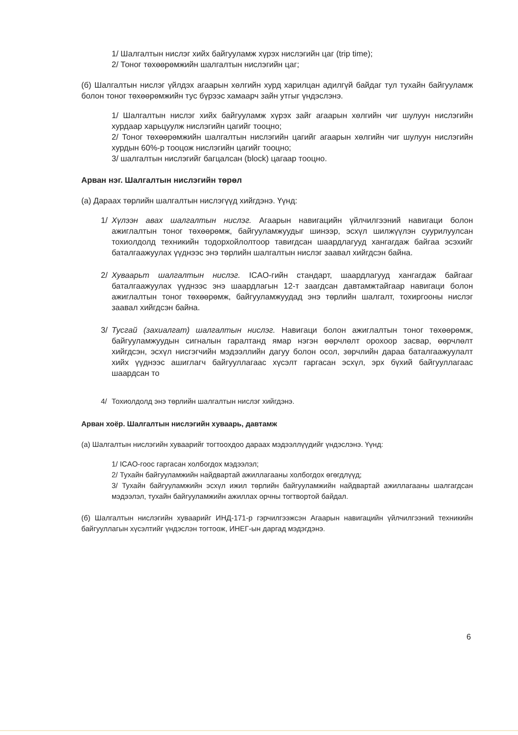1/ Шалгалтын нислэг хийх байгууламж хүрэх нислэгийн цаг (trip time);
2/ Тоног төхөөрөмжийн шалгалтын нислэгийн цаг;
(б) Шалгалтын нислэг үйлдэх агаарын хөлгийн хурд харилцан адилгүй байдаг тул тухайн байгууламж болон тоног төхөөрөмжийн тус бүрээс хамаарч зайн утгыг үндэслэнэ.
1/ Шалгалтын нислэг хийх байгууламж хүрэх зайг агаарын хөлгийн чиг шулуун нислэгийн хурдаар харьцуулж нислэгийн цагийг тооцно;
2/ Тоног төхөөрөмжийн шалгалтын нислэгийн цагийг агаарын хөлгийн чиг шулуун нислэгийн хурдын 60%-р тооцож нислэгийн цагийг тооцно;
3/ шалгалтын нислэгийг багцалсан (block) цагаар тооцно.
Арван нэг. Шалгалтын нислэгийн төрөл
(а) Дараах төрлийн шалгалтын нислэгүүд хийгдэнэ. Үүнд:
1/ Хүлээн авах шалгалтын нислэг. Агаарын навигацийн үйлчилгээний навигаци болон ажиглалтын тоног төхөөрөмж, байгууламжуудыг шинээр, эсхүл шилжүүлэн суурилуулсан тохиолдолд техникийн тодорхойлолтоор тавигдсан шаардлагууд хангагдаж байгаа эсэхийг баталгаажуулах үүднээс энэ төрлийн шалгалтын нислэг заавал хийгдсэн байна.
2/ Хуваарьт шалгалтын нислэг. ICAO-гийн стандарт, шаардлагууд хангагдаж байгааг баталгаажуулах үүднээс энэ шаардлагын 12-т заагдсан давтамжтайгаар навигаци болон ажиглалтын тоног төхөөрөмж, байгууламжуудад энэ төрлийн шалгалт, тохиргооны нислэг заавал хийгдсэн байна.
3/ Тусгай (захиалгат) шалгалтын нислэг. Навигаци болон ажиглалтын тоног төхөөрөмж, байгууламжуудын сигналын гаралтанд ямар нэгэн өөрчлөлт орохоор засвар, өөрчлөлт хийгдсэн, эсхүл нисгэгчийн мэдээллийн дагуу болон осол, зөрчлийн дараа баталгаажуулалт хийх үүднээс ашиглагч байгууллагаас хүсэлт гаргасан эсхүл, эрх бүхий байгууллагаас шаардсан то
4/ Тохиолдолд энэ төрлийн шалгалтын нислэг хийгдэнэ.
Арван хоёр. Шалгалтын нислэгийн хуваарь, давтамж
(а) Шалгалтын нислэгийн хуваарийг тогтоохдоо дараах мэдээллүүдийг үндэслэнэ. Үүнд:
1/ ICAO-гоос гаргасан холбогдох мэдээлэл;
2/ Тухайн байгууламжийн найдвартай ажиллагааны холбогдох өгөгдлүүд;
3/ Тухайн байгууламжийн эсхүл ижил төрлийн байгууламжийн найдвартай ажиллагааны шалгагдсан мэдээлэл, тухайн байгууламжийн ажиллах орчны тогтвортой байдал.
(б) Шалгалтын нислэгийн хуваарийг ИНД-171-р гэрчилгээжсэн Агаарын навигацийн үйлчилгээний техникийн байгууллагын хүсэлтийг үндэслэн тогтоож, ИНЕГ-ын даргад мэдэгдэнэ.
6